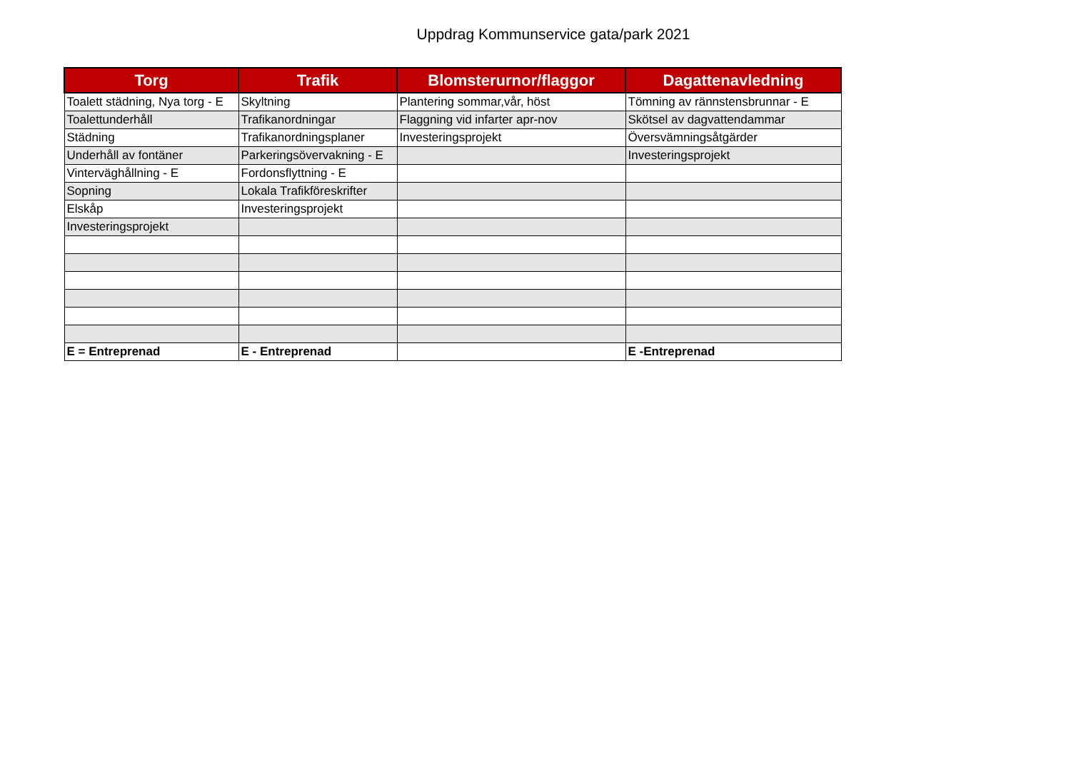Uppdrag Kommunservice gata/park 2021
| Torg | Trafik | Blomsterurnor/flaggor | Dagattenavledning |
| --- | --- | --- | --- |
| Toalett städning, Nya torg - E | Skyltning | Plantering sommar,vår, höst | Tömning av rännstensbrunnar - E |
| Toalettunderhåll | Trafikanordningar | Flaggning vid infarter apr-nov | Skötsel av dagvattendammar |
| Städning | Trafikanordningsplaner | Investeringsprojekt | Översvämningsåtgärder |
| Underhåll av fontäner | Parkeringsövervakning - E | | Investeringsprojekt |
| Vinterväghållning - E | Fordonsflyttning - E | | |
| Sopning | Lokala Trafikföreskrifter | | |
| Elskåp | Investeringsprojekt | | |
| Investeringsprojekt | | | |
| E = Entreprenad | E - Entreprenad | | E -Entreprenad |